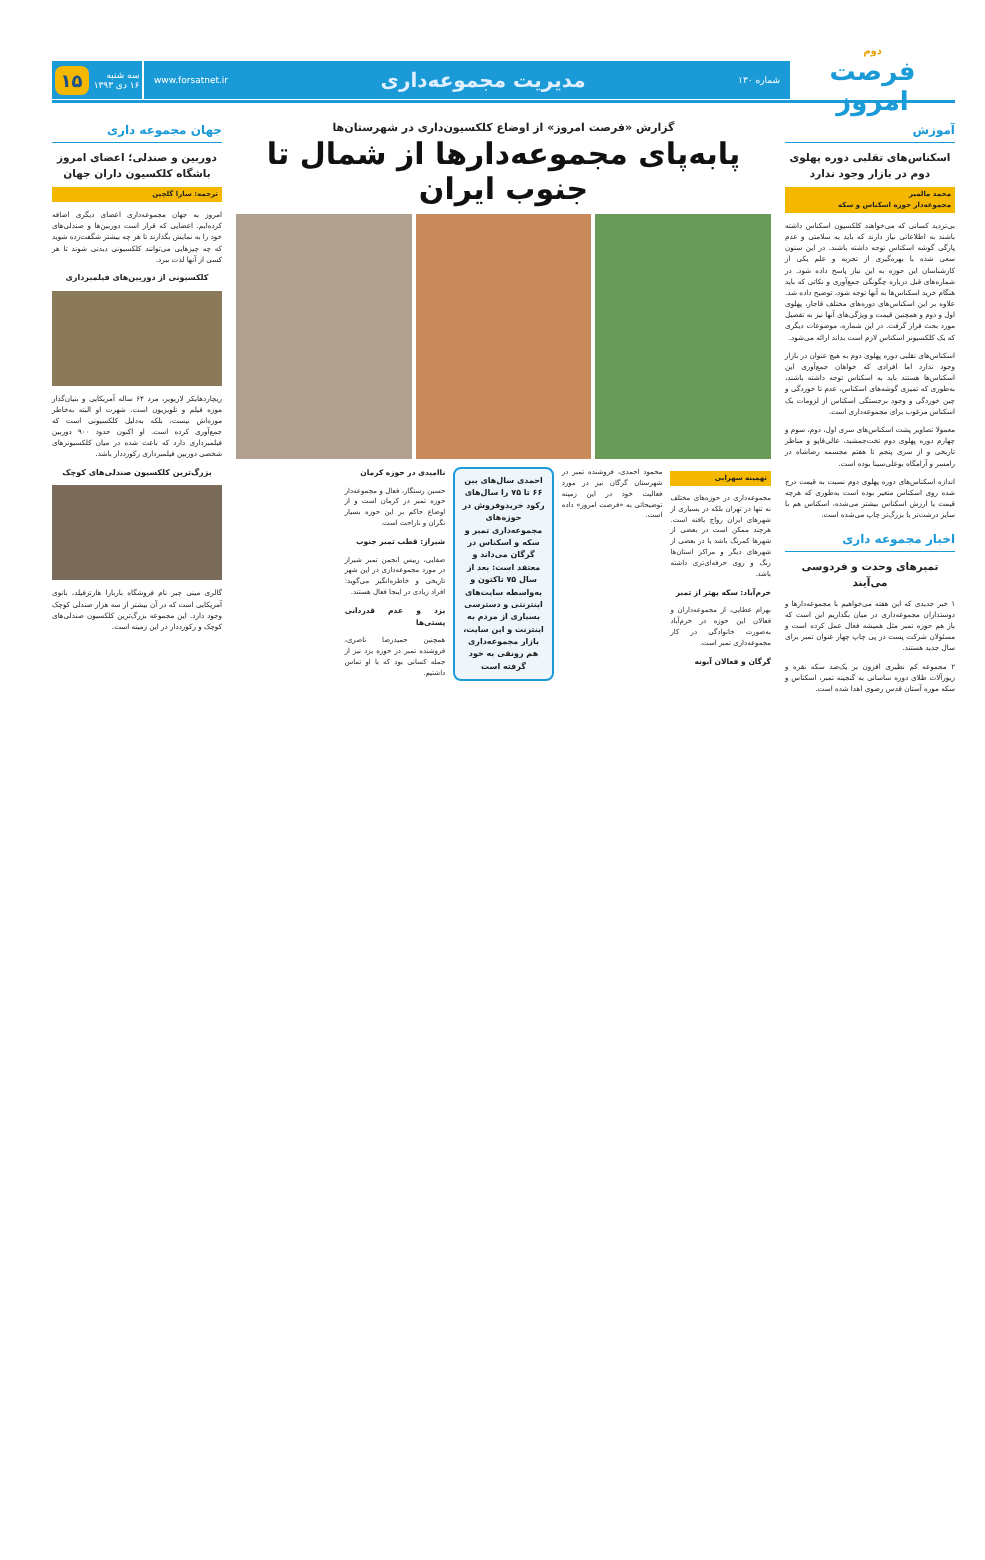دوم
فرصت امروز
شماره ۱۳۰ مدیریت مجموعه‌داری www.forsatnet.ir
سه شنبه
۱۶ دی ۱۳۹۳ ۱۵
آموزش
اسکناس‌های تقلبی دوره پهلوی دوم در بازار وجود ندارد
محمد مالمیر
مجموعه‌دار حوزه اسکناس و سکه
بی‌تردید کسانی که می‌خواهند کلکسیون اسکناس داشته باشند به اطلاعاتی نیاز دارند که باید به سلامتی و عدم پارگی گوشه اسکناس توجه داشته باشند. در این ستون سعی شده با بهره‌گیری از تجربه و علم یکی از کارشناسان این حوزه به این نیاز پاسخ داده شود. در شماره‌های قبل درباره چگونگی جمع‌آوری و نکاتی که باید هنگام خرید اسکناس‌ها به آنها توجه شود، توضیح داده شد. علاوه بر این اسکناس‌های دوره‌های مختلف قاجار، پهلوی اول و دوم و همچنین قیمت و ویژگی‌های آنها نیز به تفصیل مورد بحث قرار گرفت. در این شماره، موضوعات دیگری که یک کلکسیونر اسکناس لازم است بداند ارائه می‌شود.
اسکناس‌های تقلبی دوره پهلوی دوم به هیچ عنوان در بازار وجود ندارد اما افرادی که خواهان جمع‌آوری این اسکناس‌ها هستند باید به اسکناس توجه داشته باشند، به‌طوری که تمیزی گوشه‌های اسکناس، عدم تا خوردگی و چین خوردگی و وجود برجستگی اسکناس از لزومات یک اسکناس مرغوب برای مجموعه‌داری است.
معمولا تصاویر پشت اسکناس‌های سری اول، دوم، سوم و چهارم دوره پهلوی دوم تخت‌جمشید، عالی‌قاپو و مناظر تاریخی و از سری پنجم تا هفتم مجسمه رضاشاه در رامسر و آرامگاه بوعلی‌سینا بوده است.
اندازه اسکناس‌های دوره پهلوی دوم نسبت به قیمت درج شده روی اسکناس متغیر بوده است به‌طوری که هرچه قیمت یا ارزش اسکناس بیشتر می‌شده، اسکناس هم با سایز درشت‌تر یا بزرگ‌تر چاپ می‌شده است.
اخبار مجموعه داری
تمبرهای وحدت و فردوسی می‌آیند
۱ خبر جدیدی که این هفته می‌خواهیم با مجموعه‌دارها و دوستداران مجموعه‌داری در میان بگذاریم این است که باز هم حوزه تمبر مثل همیشه فعال عمل کرده است و مسئولان شرکت پست در پی چاپ چهار عنوان تمبر برای سال جدید هستند.
۲ مجموعه کم نظیری افزون بر یک‌صد سکه نقره و زیورآلات طلای دوره ساسانی به گنجینه تمبر، اسکناس و سکه موزه آستان قدس رضوی اهدا شده است.
گزارش «فرصت امروز» از اوضاع کلکسیون‌داری در شهرستان‌ها
پابه‌پای مجموعه‌دارها از شمال تا جنوب ایران
تهمینه سهرابی
مجموعه‌داری در حوزه‌های مختلف نه تنها در تهران بلکه در بسیاری از شهرهای ایران رواج یافته است. هرچند ممکن است در بعضی از شهرها کمرنگ باشد یا در بعضی از شهرهای دیگر و مراکز استان‌ها رنگ و روی حرفه‌ای‌تری داشته باشد.
خرم‌آباد: سکه بهتر از تمبر
بهرام عطایی، از مجموعه‌داران و فعالان این حوزه در خرم‌آباد به‌صورت خانوادگی در کار مجموعه‌داری تمبر است.
گرگان و فعالان آبونه
محمود احمدی، فروشنده تمبر در شهرستان گرگان نیز در مورد فعالیت خود در این زمینه توضیحاتی به «فرصت امروز» داده است.
احمدی سال‌های بین ۶۶ تا ۷۵ را سال‌های رکود خریدوفروش در حوزه‌های مجموعه‌داری تمبر و سکه و اسکناس در گرگان می‌داند و معتقد است: بعد از سال ۷۵ تاکتون و به‌واسطه سایت‌های اینترنتی و دسترسی بسیاری از مردم به اینترنت و این سایت، بازار مجموعه‌داری هم رونقی به خود گرفته است
ناامیدی در حوزه کرمان
حسین رستگار، فعال و مجموعه‌دار حوزه تمبر در کرمان است و از اوضاع حاکم بر این حوزه بسیار نگران و ناراحت است.
شیراز: قطب تمبر جنوب
صفایی، رییس انجمن تمبر شیراز در مورد مجموعه‌داری در این شهر تاریخی و خاطره‌انگیز می‌گوید: افراد زیادی در اینجا فعال هستند.
یزد و عدم قدردانی پستی‌ها
همچنین حمیدرضا ناصری، فروشنده تمبر در حوزه یزد نیز از جمله کسانی بود که با او تماس داشتیم.
جهان مجموعه داری
دوربین و صندلی؛ اعضای امروز باشگاه کلکسیون داران جهان
ترجمه: سارا گلچین
امروز به جهان مجموعه‌داری اعضای دیگری اضافه کرده‌ایم. اعضایی که قرار است دوربین‌ها و صندلی‌های خود را به نمایش بگذارند تا هر چه بیشتر شگفت‌زده شوید که چه چیزهایی می‌توانند کلکسیونی دیدنی شوند تا هر کسی از آنها لذت ببرد.
کلکسیونی از دوربین‌های فیلمبرداری
ریچاردهایکر لاریویر، مرد ۶۴ ساله آمریکایی و بنیان‌گذار موزه فیلم و تلویزیون است. شهرت او البته به‌خاطر موزه‌اش نیست، بلکه به‌دلیل کلکسیونی است که جمع‌آوری کرده است. او اکنون حدود ۹۰۰ دوربین فیلمبرداری دارد که باعث شده در میان کلکسیونرهای شخصی دوربین فیلمبرداری رکورددار باشد.
بزرگ‌ترین کلکسیون صندلی‌های کوچک
گالری مینی چیر نام فروشگاه باربارا هارتزفیلد، بانوی آمریکایی است که در آن بیشتر از سه هزار صندلی کوچک وجود دارد. این مجموعه بزرگ‌ترین کلکسیون صندلی‌های کوچک و رکورددار در این زمینه است.